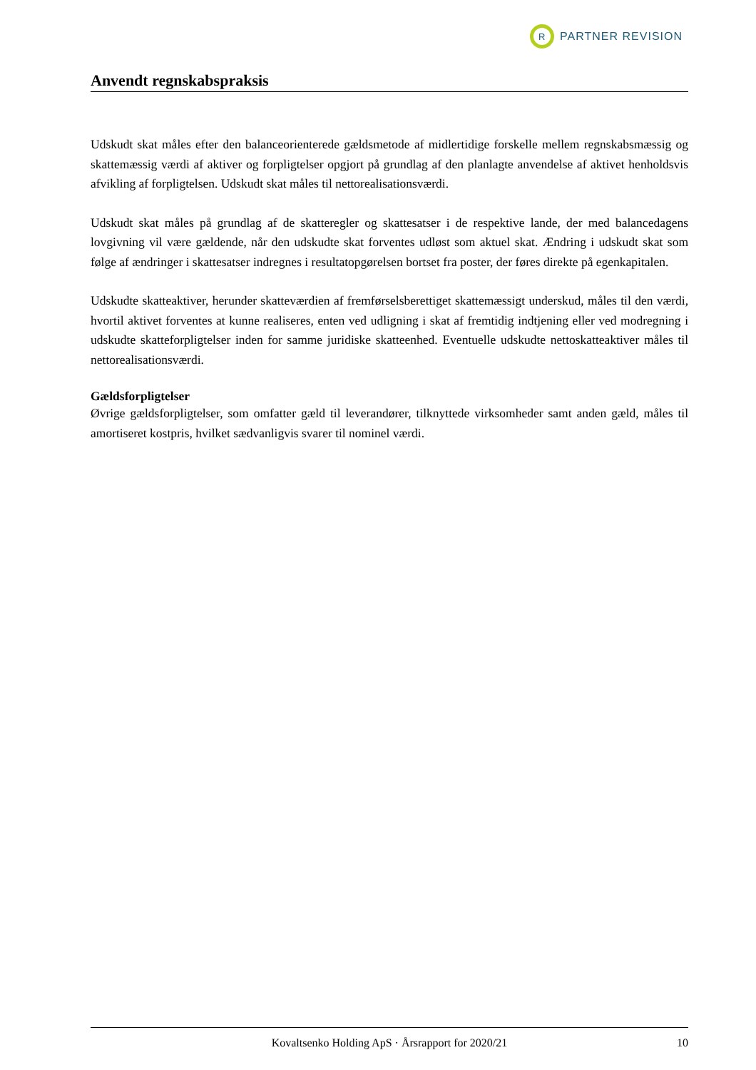R
PARTNER REVISION
Anvendt regnskabspraksis
Udskudt skat måles efter den balanceorienterede gældsmetode af midlertidige forskelle mellem regnskabsmæssig og skattemæssig værdi af aktiver og forpligtelser opgjort på grundlag af den planlagte anvendelse af aktivet henholdsvis afvikling af forpligtelsen. Udskudt skat måles til nettorealisationsværdi.
Udskudt skat måles på grundlag af de skatteregler og skattesatser i de respektive lande, der med balancedagens lovgivning vil være gældende, når den udskudte skat forventes udløst som aktuel skat. Ændring i udskudt skat som følge af ændringer i skattesatser indregnes i resultatopgørelsen bortset fra poster, der føres direkte på egenkapitalen.
Udskudte skatteaktiver, herunder skatteværdien af fremførselsberettiget skattemæssigt underskud, måles til den værdi, hvortil aktivet forventes at kunne realiseres, enten ved udligning i skat af fremtidig indtjening eller ved modregning i udskudte skatteforpligtelser inden for samme juridiske skatteenhed. Eventuelle udskudte nettoskatteaktiver måles til nettorealisationsværdi.
Gældsforpligtelser
Øvrige gældsforpligtelser, som omfatter gæld til leverandører, tilknyttede virksomheder samt anden gæld, måles til amortiseret kostpris, hvilket sædvanligvis svarer til nominel værdi.
Kovaltsenko Holding ApS · Årsrapport for 2020/21 10